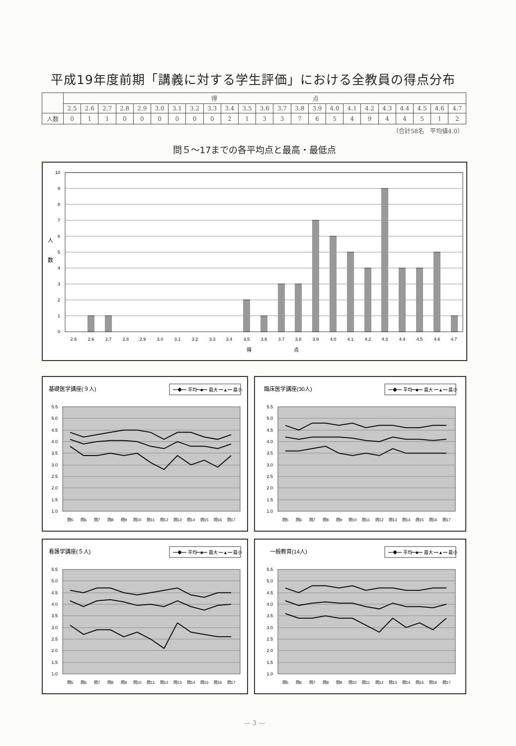平成19年度前期「講義に対する学生評価」における全教員の得点分布
| | 得 点 | | | | | | | | | | | | | | | | | | | | | | |
| --- | --- | --- | --- | --- | --- | --- | --- | --- | --- | --- | --- | --- | --- | --- | --- | --- | --- | --- | --- | --- | --- | --- | --- |
| | 2.5 | 2.6 | 2.7 | 2.8 | 2.9 | 3.0 | 3.1 | 3.2 | 3.3 | 3.4 | 3.5 | 3.6 | 3.7 | 3.8 | 3.9 | 4.0 | 4.1 | 4.2 | 4.3 | 4.4 | 4.5 | 4.6 | 4.7 |
| 人数 | 0 | 1 | 1 | 0 | 0 | 0 | 0 | 0 | 0 | 2 | 1 | 3 | 3 | 7 | 6 | 5 | 4 | 9 | 4 | 4 | 5 | 1 | 2 |
（合計58名　平均値4.0）
問５～17までの各平均点と最高・最低点
10
9
8
7
6
5
4
3
2
1
0
人
数
2.5
2.6
2.7
2.8
2.9
3.0
3.1
3.2
3.3
3.4
3.5
3.6
3.7
3.8
3.9
4.0
4.1
4.2
4.3
4.4
4.5
4.6
4.7
得
点
基礎医学講座(９人)
━◆━ 平均
━■━ 最大
━▲━ 最小
5.5
5.0
4.5
4.0
3.5
3.0
2.5
2.0
1.5
1.0
問5
問6
問7
問8
問9
問10
問11
問12
問13
問14
問15
問16
問17
臨床医学講座(30人)
━◆━ 平均
━■━ 最大
━▲━ 最小
5.5
5.0
4.5
4.0
3.5
3.0
2.5
2.0
1.5
1.0
問5
問6
問7
問8
問9
問10
問11
問12
問13
問14
問15
問16
問17
看護学講座(５人)
━◆━ 平均
━■━ 最大
━▲━ 最小
5.5
5.0
4.5
4.0
3.5
3.0
2.5
2.0
1.5
1.0
問5
問6
問7
問8
問9
問10
問11
問12
問13
問14
問15
問16
問17
一般教育(14人)
━◆━ 平均
━■━ 最大
━▲━ 最小
5.5
5.0
4.5
4.0
3.5
3.0
2.5
2.0
1.5
1.0
問5
問6
問7
問8
問9
問10
問11
問12
問13
問14
問15
問16
問17
— 3 —